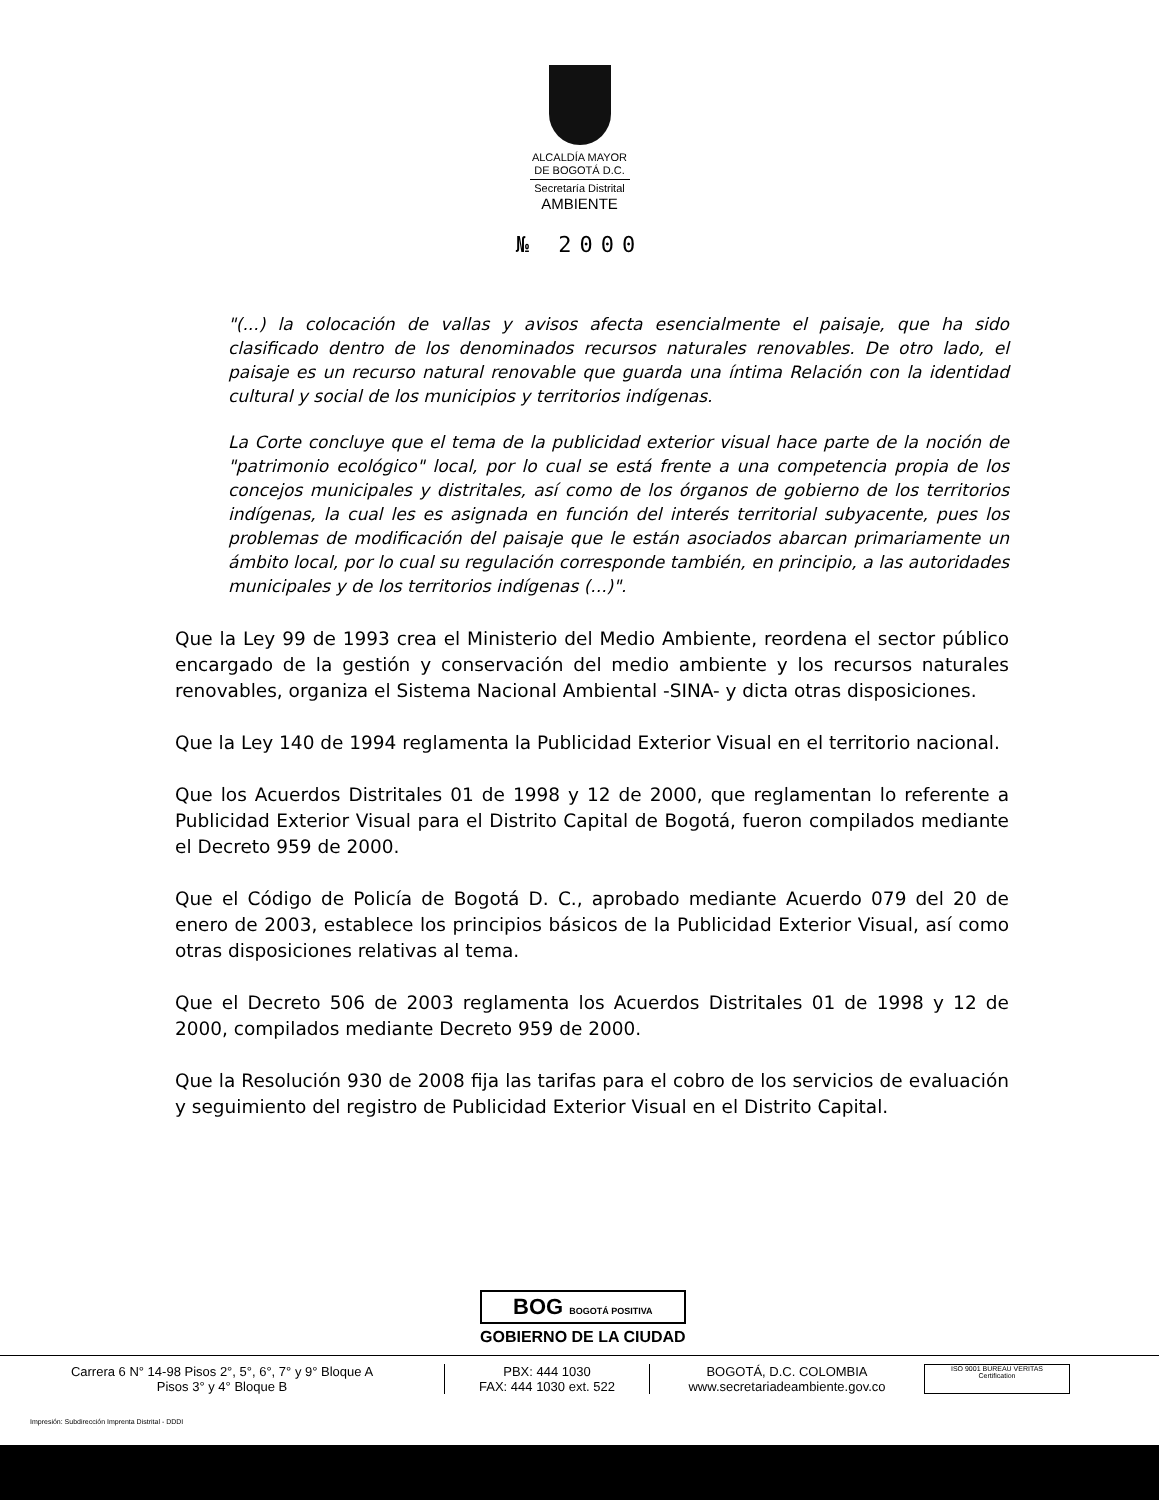ALCALDÍA MAYOR
DE BOGOTÁ D.C.
Secretaría Distrital
AMBIENTE
№ 2000
"(...) la colocación de vallas y avisos afecta esencialmente el paisaje, que ha sido clasificado dentro de los denominados recursos naturales renovables. De otro lado, el paisaje es un recurso natural renovable que guarda una íntima Relación con la identidad cultural y social de los municipios y territorios indígenas.
La Corte concluye que el tema de la publicidad exterior visual hace parte de la noción de "patrimonio ecológico" local, por lo cual se está frente a una competencia propia de los concejos municipales y distritales, así como de los órganos de gobierno de los territorios indígenas, la cual les es asignada en función del interés territorial subyacente, pues los problemas de modificación del paisaje que le están asociados abarcan primariamente un ámbito local, por lo cual su regulación corresponde también, en principio, a las autoridades municipales y de los territorios indígenas (...)".
Que la Ley 99 de 1993 crea el Ministerio del Medio Ambiente, reordena el sector público encargado de la gestión y conservación del medio ambiente y los recursos naturales renovables, organiza el Sistema Nacional Ambiental -SINA- y dicta otras disposiciones.
Que la Ley 140 de 1994 reglamenta la Publicidad Exterior Visual en el territorio nacional.
Que los Acuerdos Distritales 01 de 1998 y 12 de 2000, que reglamentan lo referente a Publicidad Exterior Visual para el Distrito Capital de Bogotá, fueron compilados mediante el Decreto 959 de 2000.
Que el Código de Policía de Bogotá D. C., aprobado mediante Acuerdo 079 del 20 de enero de 2003, establece los principios básicos de la Publicidad Exterior Visual, así como otras disposiciones relativas al tema.
Que el Decreto 506 de 2003 reglamenta los Acuerdos Distritales 01 de 1998 y 12 de 2000, compilados mediante Decreto 959 de 2000.
Que la Resolución 930 de 2008 fija las tarifas para el cobro de los servicios de evaluación y seguimiento del registro de Publicidad Exterior Visual en el Distrito Capital.
BOG BOGOTÁ POSITIVA
GOBIERNO DE LA CIUDAD
Carrera 6 N° 14-98 Pisos 2°, 5°, 6°, 7° y 9° Bloque A
Pisos 3° y 4° Bloque B
PBX: 444 1030
FAX: 444 1030 ext. 522
BOGOTÁ, D.C. COLOMBIA
www.secretariadeambiente.gov.co
ISO 9001 BUREAU VERITAS Certification
Impresión: Subdirección Imprenta Distrital - DDDI